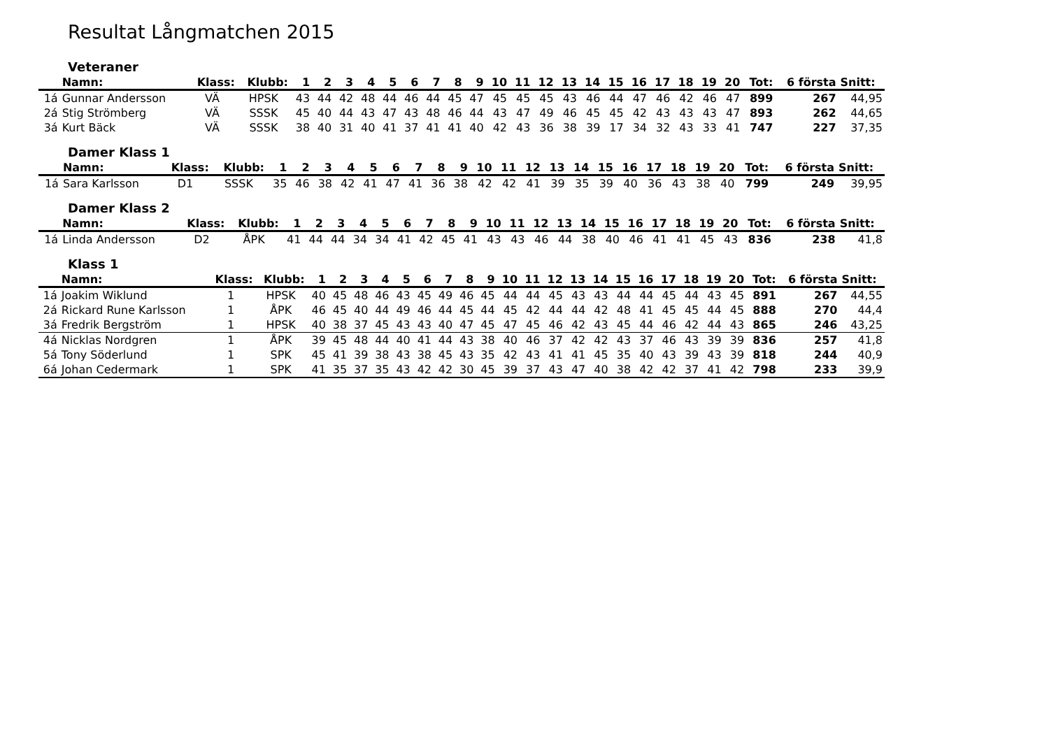Resultat Långmatchen 2015
Veteraner
| | Namn: | Klass: | Klubb: | 1 | 2 | 3 | 4 | 5 | 6 | 7 | 8 | 9 | 10 | 11 | 12 | 13 | 14 | 15 | 16 | 17 | 18 | 19 | 20 | Tot: | 6 första | Snitt: |
| --- | --- | --- | --- | --- | --- | --- | --- | --- | --- | --- | --- | --- | --- | --- | --- | --- | --- | --- | --- | --- | --- | --- | --- | --- | --- | --- |
| 1á | Gunnar Andersson | VÄ | HPSK | 43 | 44 | 42 | 48 | 44 | 46 | 44 | 45 | 47 | 45 | 45 | 45 | 43 | 46 | 44 | 47 | 46 | 42 | 46 | 47 | 899 | 267 | 44,95 |
| 2á | Stig Strömberg | VÄ | SSSK | 45 | 40 | 44 | 43 | 47 | 43 | 48 | 46 | 44 | 43 | 47 | 49 | 46 | 45 | 45 | 42 | 43 | 43 | 43 | 47 | 893 | 262 | 44,65 |
| 3á | Kurt Bäck | VÄ | SSSK | 38 | 40 | 31 | 40 | 41 | 37 | 41 | 41 | 40 | 42 | 43 | 36 | 38 | 39 | 17 | 34 | 32 | 43 | 33 | 41 | 747 | 227 | 37,35 |
Damer Klass 1
| | Namn: | Klass: | Klubb: | 1 | 2 | 3 | 4 | 5 | 6 | 7 | 8 | 9 | 10 | 11 | 12 | 13 | 14 | 15 | 16 | 17 | 18 | 19 | 20 | Tot: | 6 första | Snitt: |
| --- | --- | --- | --- | --- | --- | --- | --- | --- | --- | --- | --- | --- | --- | --- | --- | --- | --- | --- | --- | --- | --- | --- | --- | --- | --- | --- |
| 1á | Sara Karlsson | D1 | SSSK | 35 | 46 | 38 | 42 | 41 | 47 | 41 | 36 | 38 | 42 | 42 | 41 | 39 | 35 | 39 | 40 | 36 | 43 | 38 | 40 | 799 | 249 | 39,95 |
Damer Klass 2
| | Namn: | Klass: | Klubb: | 1 | 2 | 3 | 4 | 5 | 6 | 7 | 8 | 9 | 10 | 11 | 12 | 13 | 14 | 15 | 16 | 17 | 18 | 19 | 20 | Tot: | 6 första | Snitt: |
| --- | --- | --- | --- | --- | --- | --- | --- | --- | --- | --- | --- | --- | --- | --- | --- | --- | --- | --- | --- | --- | --- | --- | --- | --- | --- | --- |
| 1á | Linda Andersson | D2 | ÅPK | 41 | 44 | 44 | 34 | 34 | 41 | 42 | 45 | 41 | 43 | 43 | 46 | 44 | 38 | 40 | 46 | 41 | 41 | 45 | 43 | 836 | 238 | 41,8 |
Klass 1
| | Namn: | Klass: | Klubb: | 1 | 2 | 3 | 4 | 5 | 6 | 7 | 8 | 9 | 10 | 11 | 12 | 13 | 14 | 15 | 16 | 17 | 18 | 19 | 20 | Tot: | 6 första | Snitt: |
| --- | --- | --- | --- | --- | --- | --- | --- | --- | --- | --- | --- | --- | --- | --- | --- | --- | --- | --- | --- | --- | --- | --- | --- | --- | --- | --- |
| 1á | Joakim Wiklund | 1 | HPSK | 40 | 45 | 48 | 46 | 43 | 45 | 49 | 46 | 45 | 44 | 44 | 45 | 43 | 43 | 44 | 44 | 45 | 44 | 43 | 45 | 891 | 267 | 44,55 |
| 2á | Rickard Rune Karlsson | 1 | ÅPK | 46 | 45 | 40 | 44 | 49 | 46 | 44 | 45 | 44 | 45 | 42 | 44 | 44 | 42 | 48 | 41 | 45 | 45 | 44 | 45 | 888 | 270 | 44,4 |
| 3á | Fredrik Bergström | 1 | HPSK | 40 | 38 | 37 | 45 | 43 | 43 | 40 | 47 | 45 | 47 | 45 | 46 | 42 | 43 | 45 | 44 | 46 | 42 | 44 | 43 | 865 | 246 | 43,25 |
| 4á | Nicklas Nordgren | 1 | ÅPK | 39 | 45 | 48 | 44 | 40 | 41 | 44 | 43 | 38 | 40 | 46 | 37 | 42 | 42 | 43 | 37 | 46 | 43 | 39 | 39 | 836 | 257 | 41,8 |
| 5á | Tony Söderlund | 1 | SPK | 45 | 41 | 39 | 38 | 43 | 38 | 45 | 43 | 35 | 42 | 43 | 41 | 41 | 45 | 35 | 40 | 43 | 39 | 43 | 39 | 818 | 244 | 40,9 |
| 6á | Johan Cedermark | 1 | SPK | 41 | 35 | 37 | 35 | 43 | 42 | 42 | 30 | 45 | 39 | 37 | 43 | 47 | 40 | 38 | 42 | 42 | 37 | 41 | 42 | 798 | 233 | 39,9 |